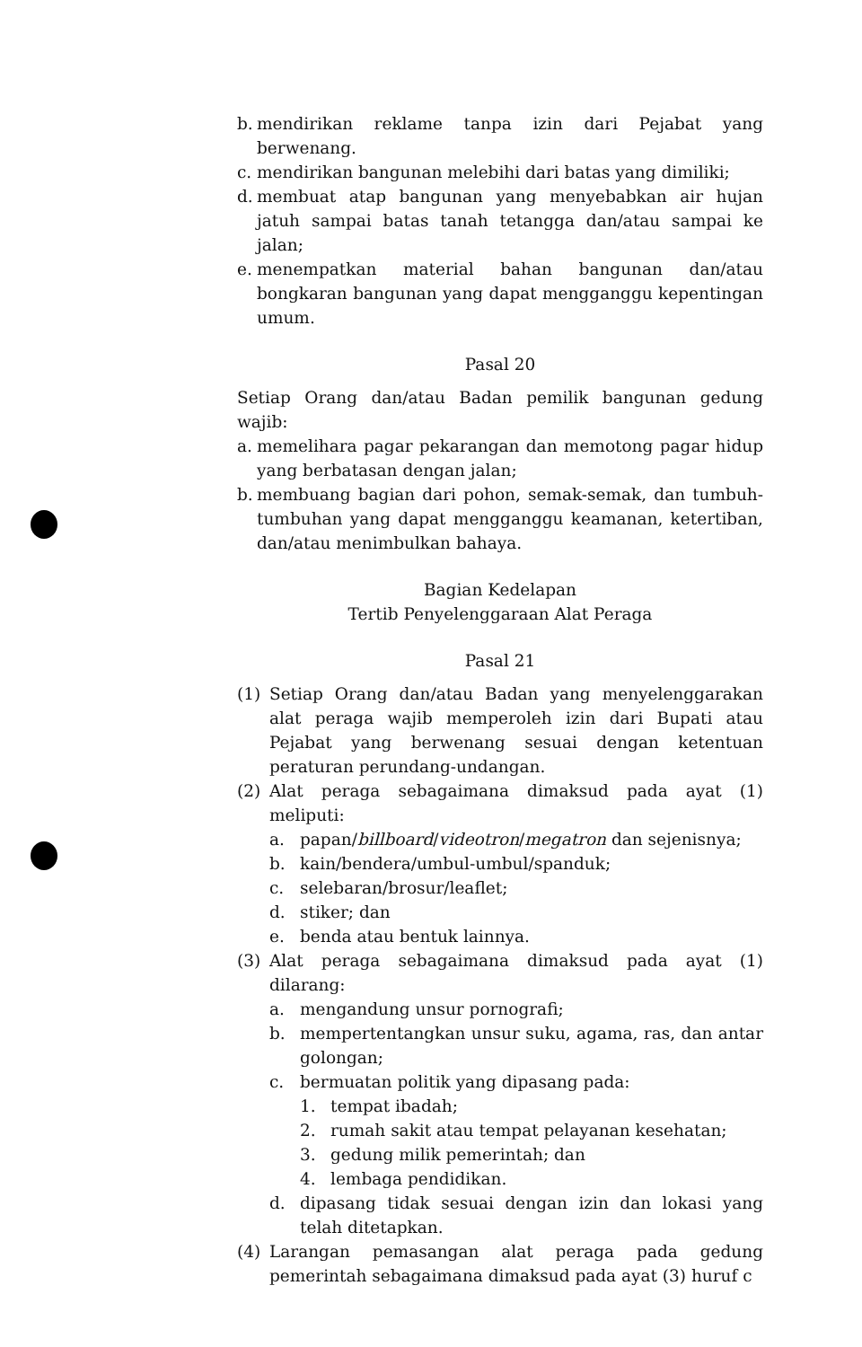b. mendirikan reklame tanpa izin dari Pejabat yang berwenang.
c. mendirikan bangunan melebihi dari batas yang dimiliki;
d. membuat atap bangunan yang menyebabkan air hujan jatuh sampai batas tanah tetangga dan/atau sampai ke jalan;
e. menempatkan material bahan bangunan dan/atau bongkaran bangunan yang dapat mengganggu kepentingan umum.
Pasal 20
Setiap Orang dan/atau Badan pemilik bangunan gedung wajib:
a. memelihara pagar pekarangan dan memotong pagar hidup yang berbatasan dengan jalan;
b. membuang bagian dari pohon, semak-semak, dan tumbuh-tumbuhan yang dapat mengganggu keamanan, ketertiban, dan/atau menimbulkan bahaya.
Bagian Kedelapan
Tertib Penyelenggaraan Alat Peraga
Pasal 21
(1) Setiap Orang dan/atau Badan yang menyelenggarakan alat peraga wajib memperoleh izin dari Bupati atau Pejabat yang berwenang sesuai dengan ketentuan peraturan perundang-undangan.
(2) Alat peraga sebagaimana dimaksud pada ayat (1) meliputi:
a. papan/billboard/videotron/megatron dan sejenisnya;
b. kain/bendera/umbul-umbul/spanduk;
c. selebaran/brosur/leaflet;
d. stiker; dan
e. benda atau bentuk lainnya.
(3) Alat peraga sebagaimana dimaksud pada ayat (1) dilarang:
a. mengandung unsur pornografi;
b. mempertentangkan unsur suku, agama, ras, dan antar golongan;
c. bermuatan politik yang dipasang pada:
1. tempat ibadah;
2. rumah sakit atau tempat pelayanan kesehatan;
3. gedung milik pemerintah; dan
4. lembaga pendidikan.
d. dipasang tidak sesuai dengan izin dan lokasi yang telah ditetapkan.
(4) Larangan pemasangan alat peraga pada gedung pemerintah sebagaimana dimaksud pada ayat (3) huruf c